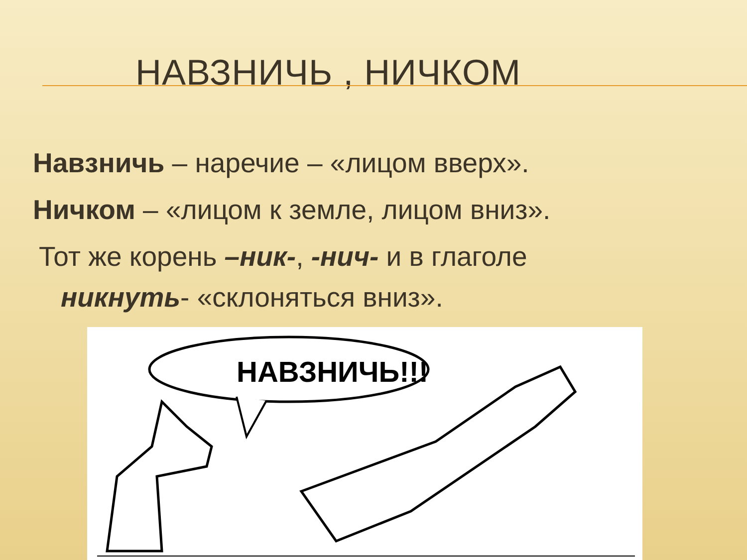НАВЗНИЧЬ , НИЧКОМ
Навзничь – наречие – «лицом вверх».
Ничком – «лицом к земле, лицом вниз».
Тот же корень –ник-, -нич- и в глаголе
никнуть- «склоняться вниз».
НАВЗНИЧЬ!!!